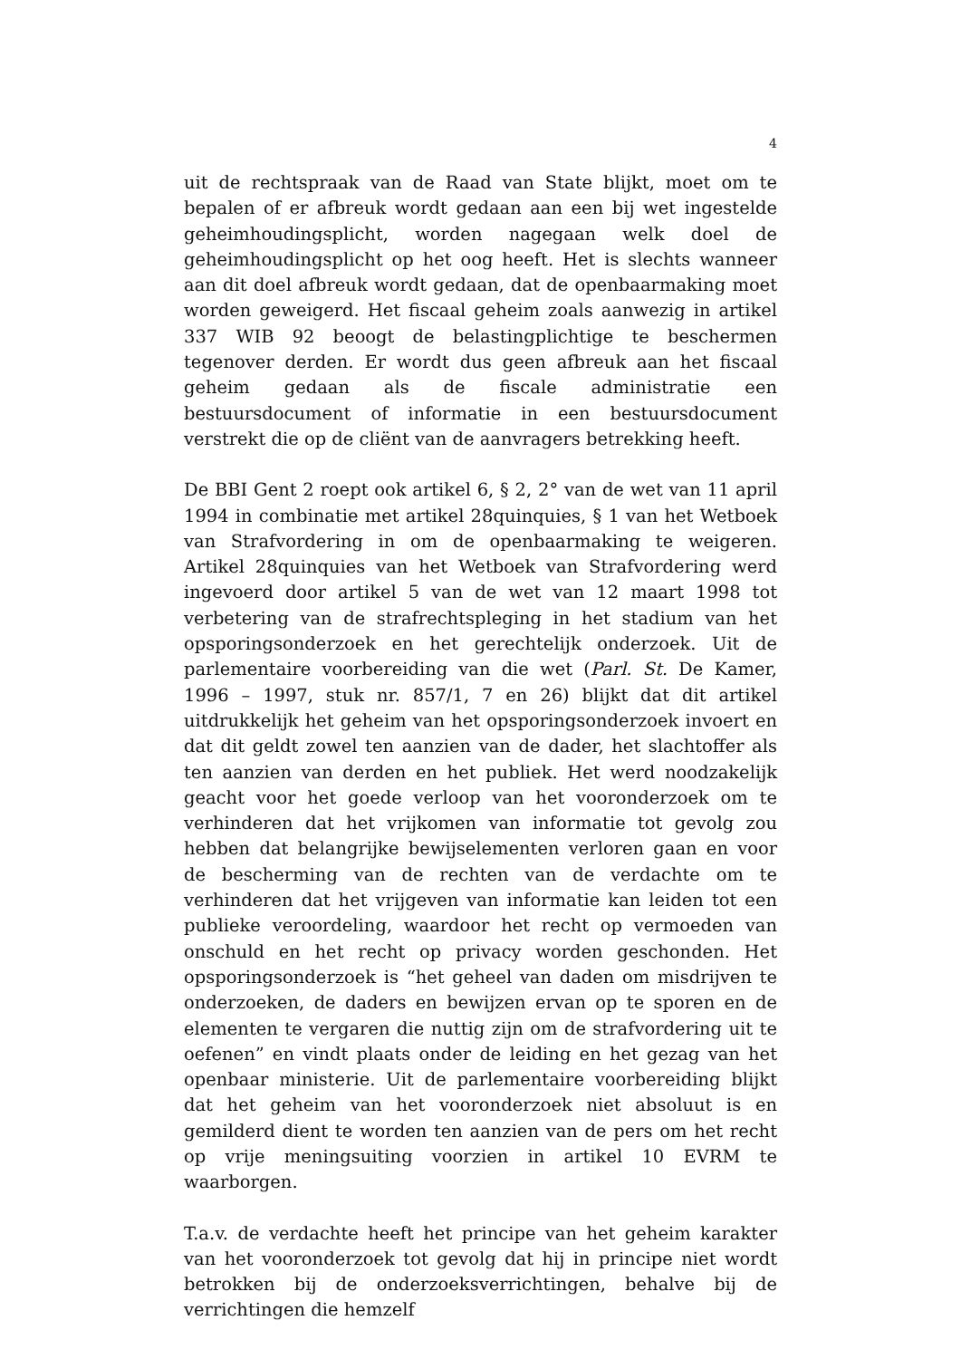4
uit de rechtspraak van de Raad van State blijkt, moet om te bepalen of er afbreuk wordt gedaan aan een bij wet ingestelde geheimhoudingsplicht, worden nagegaan welk doel de geheimhoudingsplicht op het oog heeft. Het is slechts wanneer aan dit doel afbreuk wordt gedaan, dat de openbaarmaking moet worden geweigerd. Het fiscaal geheim zoals aanwezig in artikel 337 WIB 92 beoogt de belastingplichtige te beschermen tegenover derden. Er wordt dus geen afbreuk aan het fiscaal geheim gedaan als de fiscale administratie een bestuursdocument of informatie in een bestuursdocument verstrekt die op de cliënt van de aanvragers betrekking heeft.
De BBI Gent 2 roept ook artikel 6, § 2, 2° van de wet van 11 april 1994 in combinatie met artikel 28quinquies, § 1 van het Wetboek van Strafvordering in om de openbaarmaking te weigeren. Artikel 28quinquies van het Wetboek van Strafvordering werd ingevoerd door artikel 5 van de wet van 12 maart 1998 tot verbetering van de strafrechtspleging in het stadium van het opsporingsonderzoek en het gerechtelijk onderzoek. Uit de parlementaire voorbereiding van die wet (Parl. St. De Kamer, 1996 – 1997, stuk nr. 857/1, 7 en 26) blijkt dat dit artikel uitdrukkelijk het geheim van het opsporingsonderzoek invoert en dat dit geldt zowel ten aanzien van de dader, het slachtoffer als ten aanzien van derden en het publiek. Het werd noodzakelijk geacht voor het goede verloop van het vooronderzoek om te verhinderen dat het vrijkomen van informatie tot gevolg zou hebben dat belangrijke bewijselementen verloren gaan en voor de bescherming van de rechten van de verdachte om te verhinderen dat het vrijgeven van informatie kan leiden tot een publieke veroordeling, waardoor het recht op vermoeden van onschuld en het recht op privacy worden geschonden. Het opsporingsonderzoek is “het geheel van daden om misdrijven te onderzoeken, de daders en bewijzen ervan op te sporen en de elementen te vergaren die nuttig zijn om de strafvordering uit te oefenen” en vindt plaats onder de leiding en het gezag van het openbaar ministerie. Uit de parlementaire voorbereiding blijkt dat het geheim van het vooronderzoek niet absoluut is en gemilderd dient te worden ten aanzien van de pers om het recht op vrije meningsuiting voorzien in artikel 10 EVRM te waarborgen.
T.a.v. de verdachte heeft het principe van het geheim karakter van het vooronderzoek tot gevolg dat hij in principe niet wordt betrokken bij de onderzoeksverrichtingen, behalve bij de verrichtingen die hemzelf